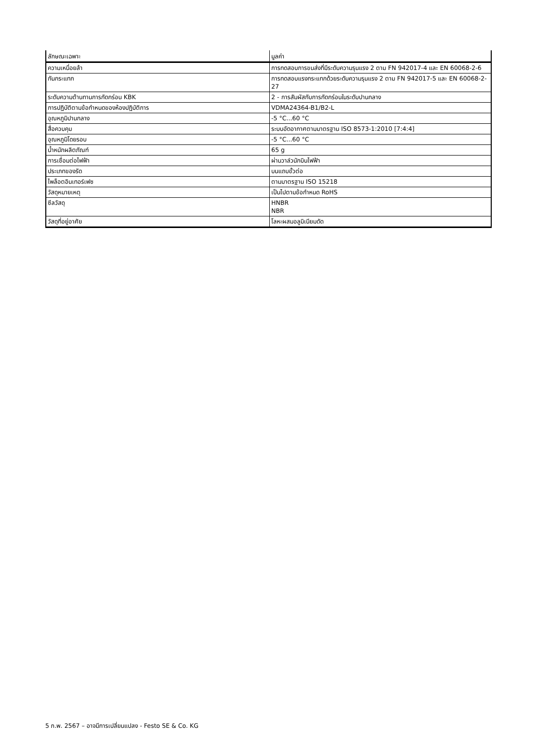| ลักษณะเฉพาะ | มูลค่า |
| --- | --- |
| ความเหนื่อยล้า | การทดสอบการขนส่งที่มีระดับความรุนแรง 2 ตาม FN 942017-4 และ EN 60068-2-6 |
| กันกระแทก | การทดสอบแรงกระแทกด้วยระดับความรุนแรง 2 ตาม FN 942017-5 และ EN 60068-2-27 |
| ระดับความต้านทานการกัดกร่อน KBK | 2 - การสัมผัสกับการกัดกร่อนในระดับปานกลาง |
| การปฏิบัติตามข้อกำหนดของห้องปฏิบัติการ | VDMA24364-B1/B2-L |
| อุณหภูมิปานกลาง | -5 °C...60 °C |
| สื่อควบคุม | ระบบอัดอากาศตามมาตรฐาน ISO 8573-1:2010 [7:4:4] |
| อุณหภูมิโดยรอบ | -5 °C...60 °C |
| น้ำหนักผลิตภัณฑ์ | 65 g |
| การเชื่อมต่อไฟฟ้า | ผ่านวาล์วนักบินไฟฟ้า |
| ประเภทของรัด | บนแถบขั้วต่อ |
| ไพล็อตอินเทอร์เฟซ | ตามมาตรฐาน ISO 15218 |
| วัสดุหมายเหตุ | เป็นไปตามข้อกำหนด RoHS |
| ซีลวัสดุ | HNBR NBR |
| วัสดุที่อยู่อาศัย | โลหะผสมอลูมิเนียมดัด |
5 ก.พ. 2567 – อาจมีการเปลี่ยนแปลง - Festo SE & Co. KG